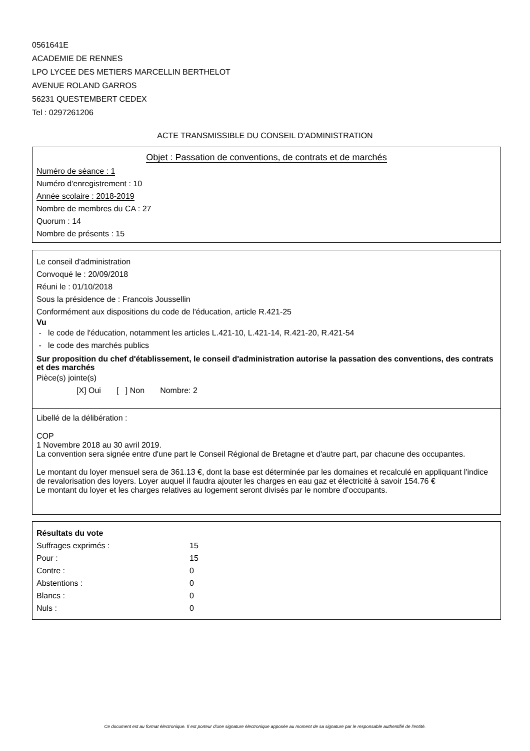0561641E
ACADEMIE DE RENNES
LPO LYCEE DES METIERS MARCELLIN BERTHELOT
AVENUE ROLAND GARROS
56231 QUESTEMBERT CEDEX
Tel : 0297261206
ACTE TRANSMISSIBLE DU CONSEIL D'ADMINISTRATION
Objet : Passation de conventions, de contrats et de marchés
Numéro de séance : 1
Numéro d'enregistrement : 10
Année scolaire : 2018-2019
Nombre de membres du CA : 27
Quorum : 14
Nombre de présents : 15
Le conseil d'administration
Convoqué le : 20/09/2018
Réuni le : 01/10/2018
Sous la présidence de : Francois Joussellin
Conformément aux dispositions du code de l'éducation, article R.421-25
Vu
- le code de l'éducation, notamment les articles L.421-10, L.421-14, R.421-20, R.421-54
- le code des marchés publics
Sur proposition du chef d'établissement, le conseil d'administration autorise la passation des conventions, des contrats et des marchés
Pièce(s) jointe(s)
[X] Oui [ ] Non Nombre: 2
Libellé de la délibération :
COP
1 Novembre 2018 au 30 avril 2019.
La convention sera signée entre d'une part le Conseil Régional de Bretagne et d'autre part, par chacune des occupantes.
Le montant du loyer mensuel sera de 361.13 €, dont la base est déterminée par les domaines et recalculé en appliquant l'indice de revalorisation des loyers. Loyer auquel il faudra ajouter les charges en eau gaz et électricité à savoir 154.76 €
Le montant du loyer et les charges relatives au logement seront divisés par le nombre d’occupants.
Résultats du vote
| Suffrages exprimés : | 15 |
| Pour : | 15 |
| Contre : | 0 |
| Abstentions : | 0 |
| Blancs : | 0 |
| Nuls : | 0 |
Ce document est au format électronique. Il est porteur d'une signature électronique apposée au moment de sa signature par le responsable authentifié de l'entité.